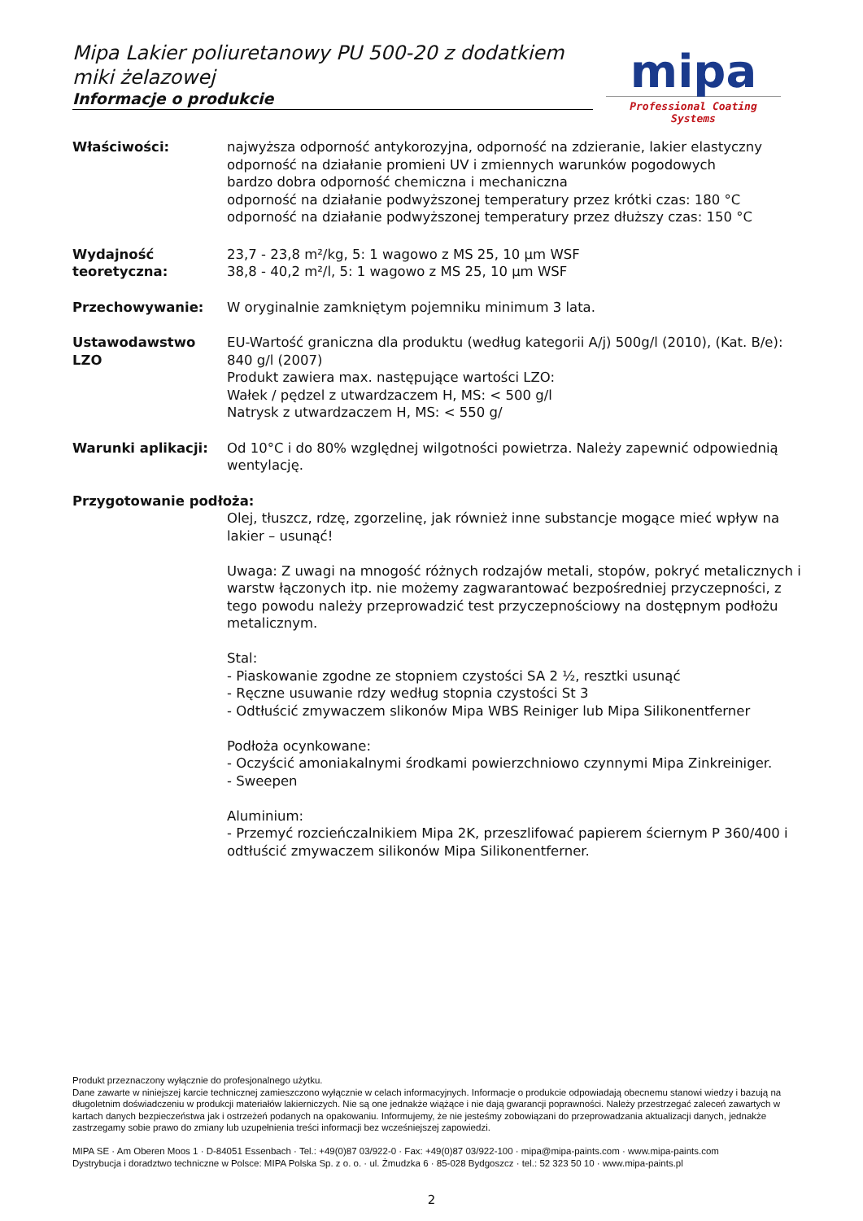Mipa Lakier poliuretanowy PU 500-20 z dodatkiem miki żelazowej
Informacje o produkcie
mipa
Professional Coating Systems
Właściwości: najwyższa odporność antykorozyjna, odporność na zdzieranie, lakier elastyczny
odporność na działanie promieni UV i zmiennych warunków pogodowych
bardzo dobra odporność chemiczna i mechaniczna
odporność na działanie podwyższonej temperatury przez krótki czas: 180 °C
odporność na działanie podwyższonej temperatury przez dłuższy czas: 150 °C
Wydajność teoretyczna:
23,7 - 23,8 m²/kg, 5: 1 wagowo z MS 25, 10 µm WSF
38,8 - 40,2 m²/l, 5: 1 wagowo z MS 25, 10 µm WSF
Przechowywanie: W oryginalnie zamkniętym pojemniku minimum 3 lata.
Ustawodawstwo LZO EU-Wartość graniczna dla produktu (według kategorii A/j) 500g/l (2010), (Kat. B/e): 840 g/l (2007)
Produkt zawiera max. następujące wartości LZO:
Wałek / pędzel z utwardzaczem H, MS: < 500 g/l
Natrysk z utwardzaczem H, MS: < 550 g/
Warunki aplikacji: Od 10°C i do 80% względnej wilgotności powietrza. Należy zapewnić odpowiednią wentylację.
Przygotowanie podłoża:
Olej, tłuszcz, rdzę, zgorzelinę, jak również inne substancje mogące mieć wpływ na lakier – usunąć!
Uwaga: Z uwagi na mnogość różnych rodzajów metali, stopów, pokryć metalicznych i warstw łączonych itp. nie możemy zagwarantować bezpośredniej przyczepności, z tego powodu należy przeprowadzić test przyczepnościowy na dostępnym podłożu metalicznym.
Stal:
- Piaskowanie zgodne ze stopniem czystości SA 2 ½, resztki usunąć
- Ręczne usuwanie rdzy według stopnia czystości St 3
- Odtłuścić zmywaczem slikonów Mipa WBS Reiniger lub Mipa Silikonentferner
Podłoża ocynkowane:
- Oczyścić amoniakalnymi środkami powierzchniowo czynnymi Mipa Zinkreiniger.
- Sweepen
Aluminium:
- Przemyć rozcieńczalnikiem Mipa 2K, przeszlifować papierem ściernym P 360/400 i odtłuścić zmywaczem silikonów Mipa Silikonentferner.
Produkt przeznaczony wyłącznie do profesjonalnego użytku.
Dane zawarte w niniejszej karcie technicznej zamieszczono wyłącznie w celach informacyjnych. Informacje o produkcie odpowiadają obecnemu stanowi wiedzy i bazują na długoletnim doświadczeniu w produkcji materiałów lakierniczych. Nie są one jednakże wiążące i nie dają gwarancji poprawności. Należy przestrzegać zaleceń zawartych w kartach danych bezpieczeństwa jak i ostrzeżeń podanych na opakowaniu. Informujemy, że nie jesteśmy zobowiązani do przeprowadzania aktualizacji danych, jednakże zastrzegamy sobie prawo do zmiany lub uzupełnienia treści informacji bez wcześniejszej zapowiedzi.
MIPA SE · Am Oberen Moos 1 · D-84051 Essenbach · Tel.: +49(0)87 03/922-0 · Fax: +49(0)87 03/922-100 · mipa@mipa-paints.com · www.mipa-paints.com
Dystrybucja i doradztwo techniczne w Polsce: MIPA Polska Sp. z o. o. · ul. Żmudzka 6 · 85-028 Bydgoszcz · tel.: 52 323 50 10 · www.mipa-paints.pl
2